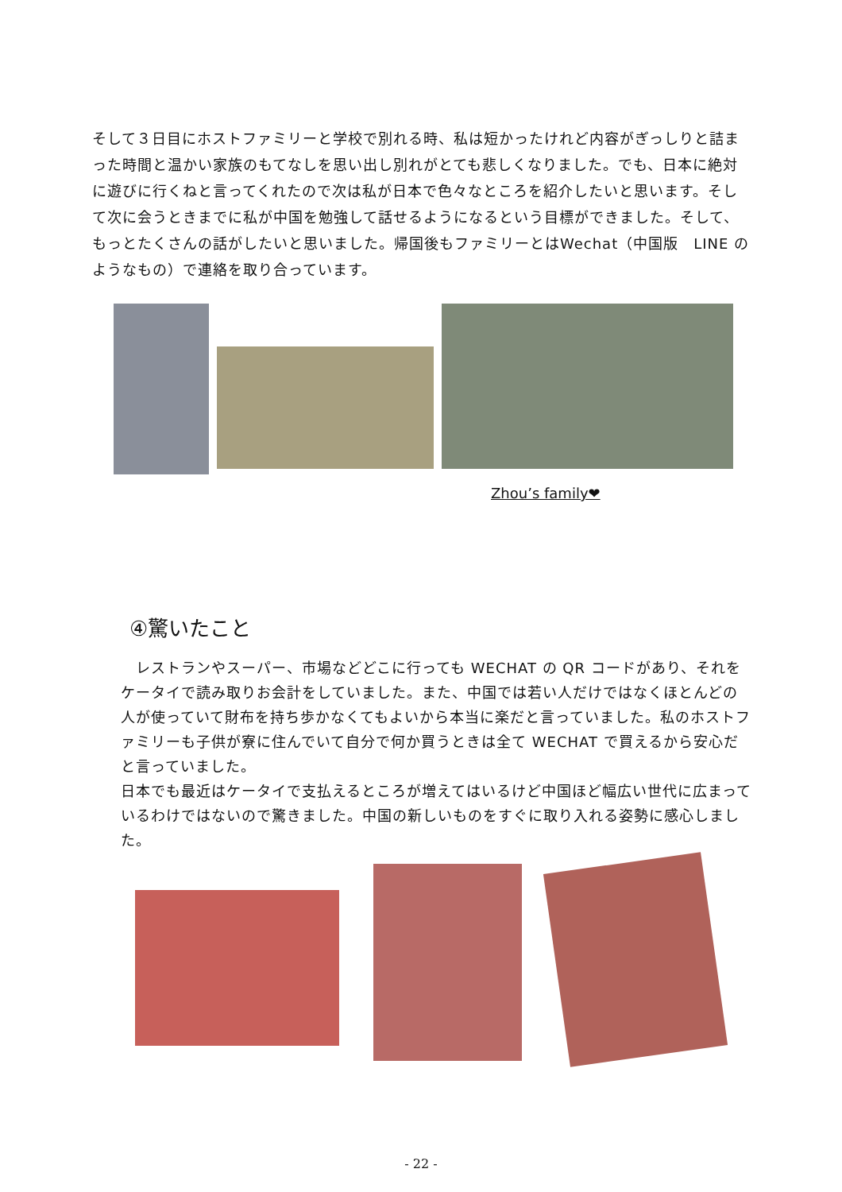そして３日目にホストファミリーと学校で別れる時、私は短かったけれど内容がぎっしりと詰まった時間と温かい家族のもてなしを思い出し別れがとても悲しくなりました。でも、日本に絶対に遊びに行くねと言ってくれたので次は私が日本で色々なところを紹介したいと思います。そして次に会うときまでに私が中国を勉強して話せるようになるという目標ができました。そして、もっとたくさんの話がしたいと思いました。帰国後もファミリーとはWechat（中国版　LINE のようなもの）で連絡を取り合っています。
Zhou’s family❤
④驚いたこと
　レストランやスーパー、市場などどこに行っても WECHAT の QR コードがあり、それをケータイで読み取りお会計をしていました。また、中国では若い人だけではなくほとんどの人が使っていて財布を持ち歩かなくてもよいから本当に楽だと言っていました。私のホストファミリーも子供が寮に住んでいて自分で何か買うときは全て WECHAT で買えるから安心だと言っていました。
日本でも最近はケータイで支払えるところが増えてはいるけど中国ほど幅広い世代に広まっているわけではないので驚きました。中国の新しいものをすぐに取り入れる姿勢に感心しました。
- 22 -